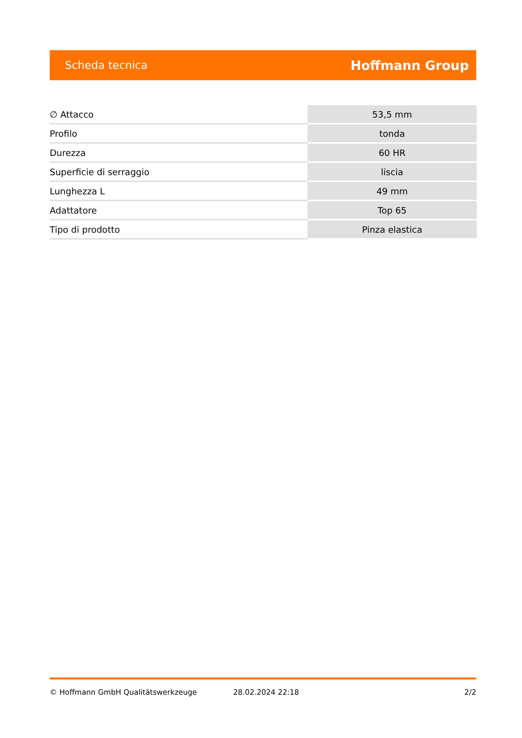Scheda tecnica Hoffmann Group
| ∅ Attacco | 53,5 mm |
| Profilo | tonda |
| Durezza | 60 HR |
| Superficie di serraggio | liscia |
| Lunghezza L | 49 mm |
| Adattatore | Top 65 |
| Tipo di prodotto | Pinza elastica |
© Hoffmann GmbH Qualitätswerkzeuge 28.02.2024 22:18 2/2